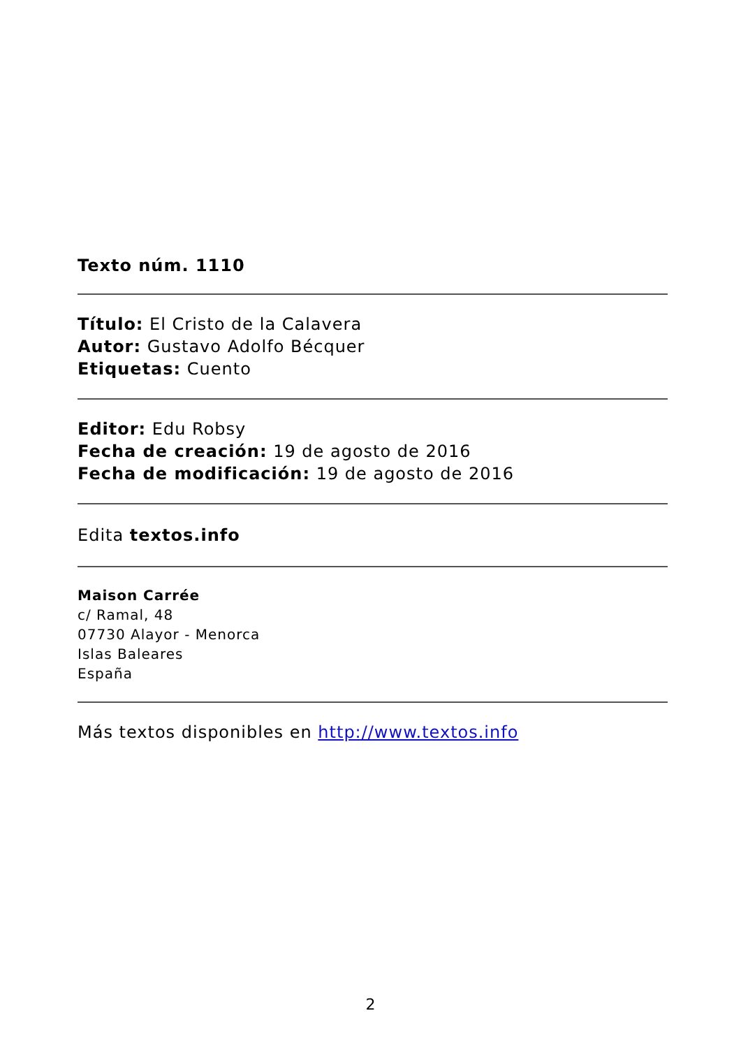Texto núm. 1110
Título: El Cristo de la Calavera
Autor: Gustavo Adolfo Bécquer
Etiquetas: Cuento
Editor: Edu Robsy
Fecha de creación: 19 de agosto de 2016
Fecha de modificación: 19 de agosto de 2016
Edita textos.info
Maison Carrée
c/ Ramal, 48
07730 Alayor - Menorca
Islas Baleares
España
Más textos disponibles en http://www.textos.info
2